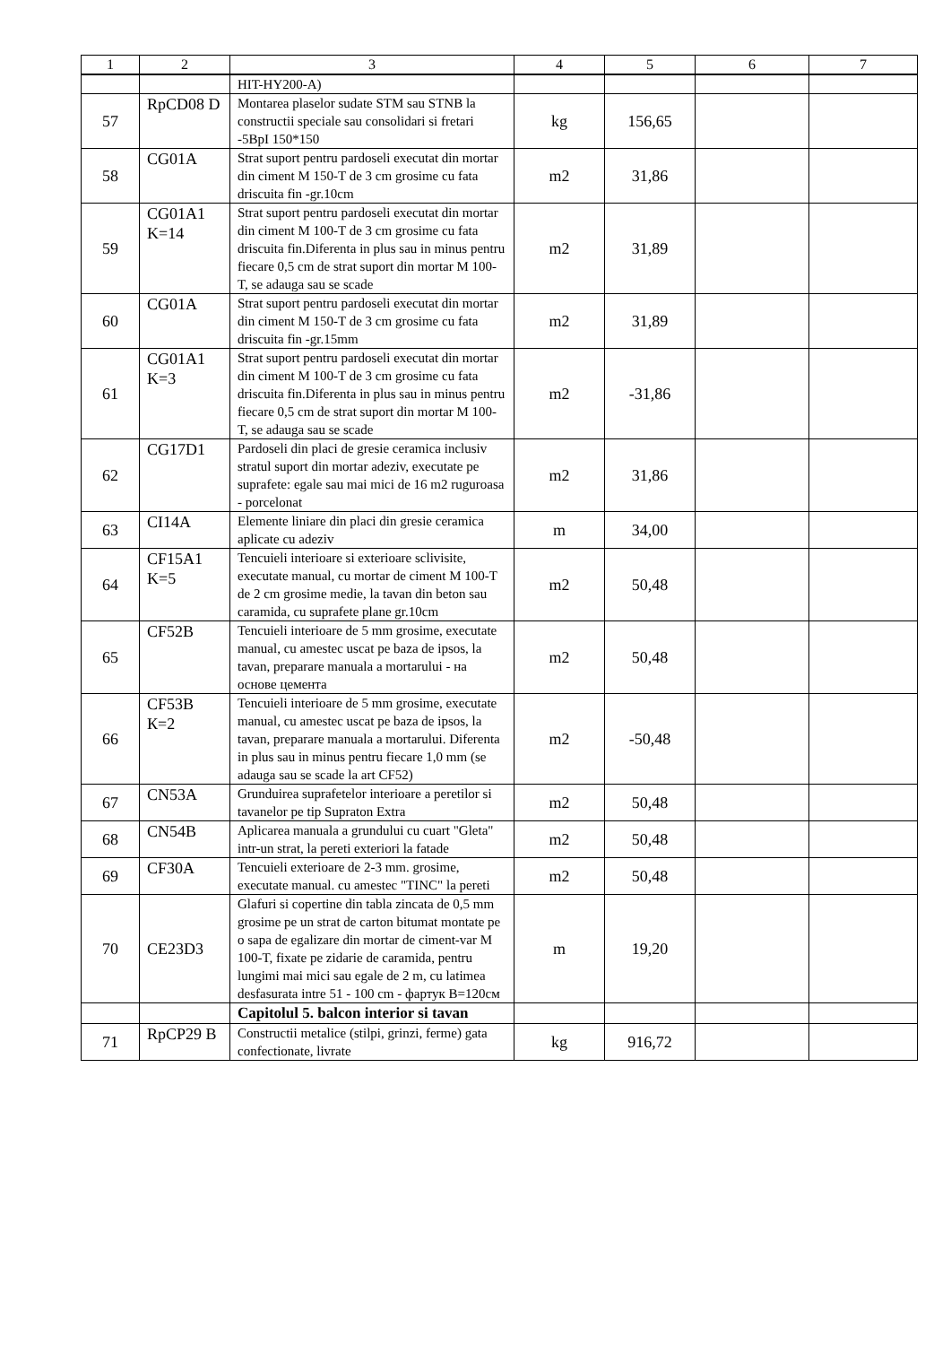| 1 | 2 | 3 | 4 | 5 | 6 | 7 |
| --- | --- | --- | --- | --- | --- | --- |
| | | HIT-HY200-A) | | | | |
| 57 | RpCD08 D | Montarea plaselor sudate STM sau STNB la constructii speciale sau consolidari si fretari -5BpI 150*150 | kg | 156,65 | | |
| 58 | CG01A | Strat suport pentru pardoseli executat din mortar din ciment M 150-T de 3 cm grosime cu fata driscuita fin -gr.10cm | m2 | 31,86 | | |
| 59 | CG01A1 K=14 | Strat suport pentru pardoseli executat din mortar din ciment M 100-T de 3 cm grosime cu fata driscuita fin.Diferenta in plus sau in minus pentru fiecare 0,5 cm de strat suport din mortar M 100-T, se adauga sau se scade | m2 | 31,89 | | |
| 60 | CG01A | Strat suport pentru pardoseli executat din mortar din ciment M 150-T de 3 cm grosime cu fata driscuita fin -gr.15mm | m2 | 31,89 | | |
| 61 | CG01A1 K=3 | Strat suport pentru pardoseli executat din mortar din ciment M 100-T de 3 cm grosime cu fata driscuita fin.Diferenta in plus sau in minus pentru fiecare 0,5 cm de strat suport din mortar M 100-T, se adauga sau se scade | m2 | -31,86 | | |
| 62 | CG17D1 | Pardoseli din placi de gresie ceramica inclusiv stratul suport din mortar adeziv, executate pe suprafete: egale sau mai mici de 16 m2 ruguroasa - porcelonat | m2 | 31,86 | | |
| 63 | CI14A | Elemente liniare din placi din gresie ceramica aplicate cu adeziv | m | 34,00 | | |
| 64 | CF15A1 K=5 | Tencuieli interioare si exterioare sclivisite, executate manual, cu mortar de ciment M 100-T de 2 cm grosime medie, la tavan din beton sau caramida, cu suprafete plane gr.10cm | m2 | 50,48 | | |
| 65 | CF52B | Tencuieli interioare de 5 mm grosime, executate manual, cu amestec uscat pe baza de ipsos, la tavan, preparare manuala a mortarului - на основе цемента | m2 | 50,48 | | |
| 66 | CF53B К=2 | Tencuieli interioare de 5 mm grosime, executate manual, cu amestec uscat pe baza de ipsos, la tavan, preparare manuala a mortarului. Diferenta in plus sau in minus pentru fiecare 1,0 mm (se adauga sau se scade la art CF52) | m2 | -50,48 | | |
| 67 | CN53A | Grunduirea suprafetelor interioare a peretilor si tavanelor pe tip Supraton Extra | m2 | 50,48 | | |
| 68 | CN54B | Aplicarea manuala a grundului cu cuart "Gleta" intr-un strat, la pereti exteriori la fatade | m2 | 50,48 | | |
| 69 | CF30A | Tencuieli exterioare de 2-3 mm. grosime, executate manual. cu amestec "TINC" la pereti | m2 | 50,48 | | |
| 70 | CE23D3 | Glafuri si copertine din tabla zincata de 0,5 mm grosime pe un strat de carton bitumat montate pe o sapa de egalizare din mortar de ciment-var M 100-T, fixate pe zidarie de caramida, pentru lungimi mai mici sau egale de 2 m, cu latimea desfasurata intre 51 - 100 cm - фартук B=120см | m | 19,20 | | |
| | | Capitolul 5. balcon interior si tavan | | | | |
| 71 | RpCP29 B | Constructii metalice (stilpi, grinzi, ferme) gata confectionate, livrate | kg | 916,72 | | |